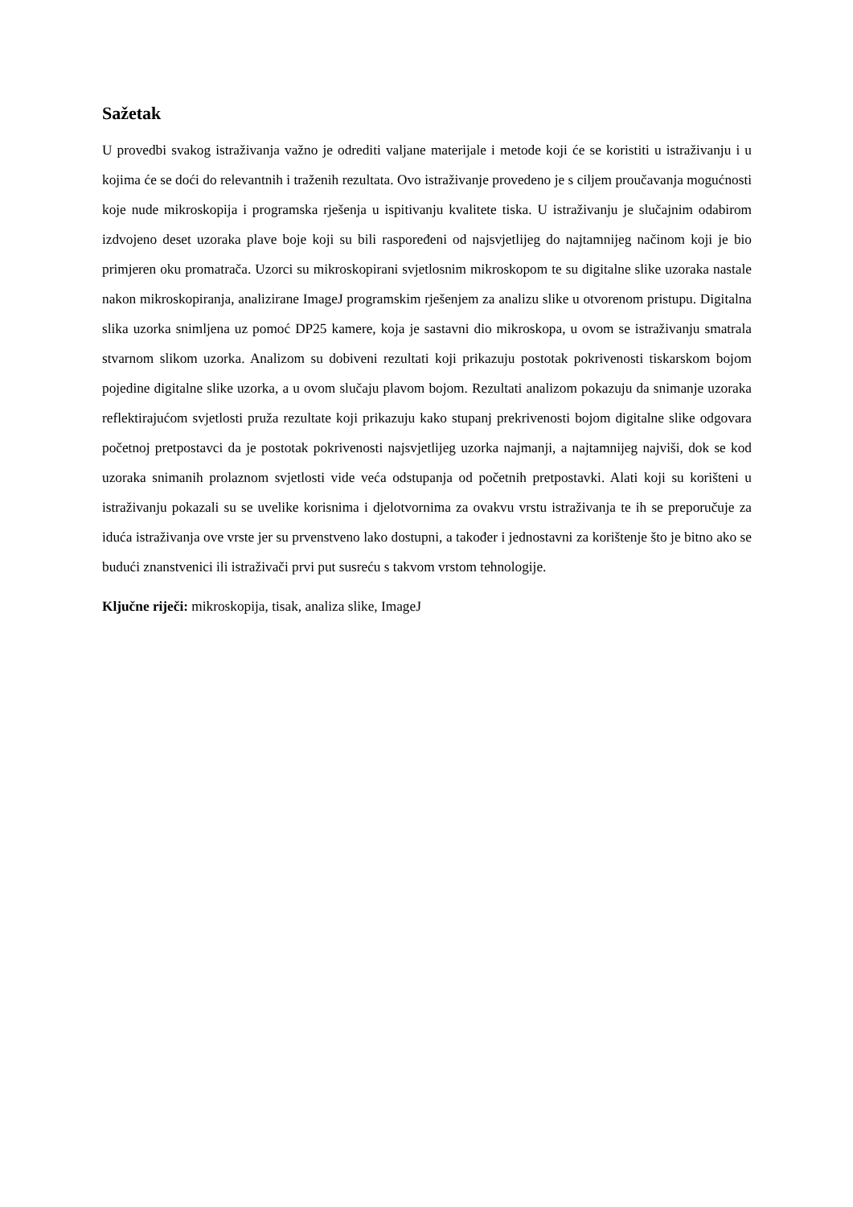Sažetak
U provedbi svakog istraživanja važno je odrediti valjane materijale i metode koji će se koristiti u istraživanju i u kojima će se doći do relevantnih i traženih rezultata. Ovo istraživanje provedeno je s ciljem proučavanja mogućnosti koje nude mikroskopija i programska rješenja u ispitivanju kvalitete tiska. U istraživanju je slučajnim odabirom izdvojeno deset uzoraka plave boje koji su bili raspoređeni od najsvjetlijeg do najtamnijeg načinom koji je bio primjeren oku promatrača. Uzorci su mikroskopirani svjetlosnim mikroskopom te su digitalne slike uzoraka nastale nakon mikroskopiranja, analizirane ImageJ programskim rješenjem za analizu slike u otvorenom pristupu. Digitalna slika uzorka snimljena uz pomoć DP25 kamere, koja je sastavni dio mikroskopa, u ovom se istraživanju smatrala stvarnom slikom uzorka. Analizom su dobiveni rezultati koji prikazuju postotak pokrivenosti tiskarskom bojom pojedine digitalne slike uzorka, a u ovom slučaju plavom bojom. Rezultati analizom pokazuju da snimanje uzoraka reflektirajućom svjetlosti pruža rezultate koji prikazuju kako stupanj prekrivenosti bojom digitalne slike odgovara početnoj pretpostavci da je postotak pokrivenosti najsvjetlijeg uzorka najmanji, a najtamnijeg najviši, dok se kod uzoraka snimanih prolaznom svjetlosti vide veća odstupanja od početnih pretpostavki. Alati koji su korišteni u istraživanju pokazali su se uvelike korisnima i djelotvornima za ovakvu vrstu istraživanja te ih se preporučuje za iduća istraživanja ove vrste jer su prvenstveno lako dostupni, a također i jednostavni za korištenje što je bitno ako se budući znanstvenici ili istraživači prvi put susreću s takvom vrstom tehnologije.
Ključne riječi: mikroskopija, tisak, analiza slike, ImageJ